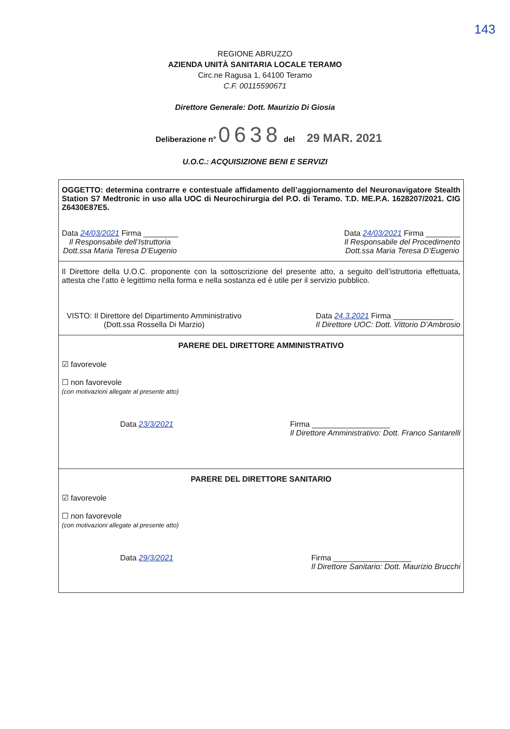143
REGIONE ABRUZZO
AZIENDA UNITÀ SANITARIA LOCALE TERAMO
Circ.ne Ragusa 1, 64100 Teramo
C.F. 00115590671
Direttore Generale: Dott. Maurizio Di Giosia
Deliberazione n° 0638 del 29 MAR. 2021
U.O.C.: ACQUISIZIONE BENI E SERVIZI
OGGETTO: determina contrarre e contestuale affidamento dell’aggiornamento del Neuronavigatore Stealth Station S7 Medtronic in uso alla UOC di Neurochirurgia del P.O. di Teramo. T.D. ME.P.A. 1628207/2021. CIG Z6430E87E5.
Data 24/03/2021 Firma ________
Il Responsabile dell’Istruttoria
Dott.ssa Maria Teresa D’Eugenio
Data 24/03/2021 Firma ________
Il Responsabile del Procedimento
Dott.ssa Maria Teresa D’Eugenio
Il Direttore della U.O.C. proponente con la sottoscrizione del presente atto, a seguito dell’istruttoria effettuata, attesta che l’atto è legittimo nella forma e nella sostanza ed è utile per il servizio pubblico.
VISTO: Il Direttore del Dipartimento Amministrativo
(Dott.ssa Rossella Di Marzio)
Data 24.3.2021 Firma ______________
Il Direttore UOC: Dott. Vittorio D’Ambrosio
PARERE DEL DIRETTORE AMMINISTRATIVO
☑ favorevole
☐ non favorevole
(con motivazioni allegate al presente atto)
Data 23/3/2021 Firma __________________
Il Direttore Amministrativo: Dott. Franco Santarelli
PARERE DEL DIRETTORE SANITARIO
☑ favorevole
☐ non favorevole
(con motivazioni allegate al presente atto)
Data 29/3/2021 Firma __________________
Il Direttore Sanitario: Dott. Maurizio Brucchi